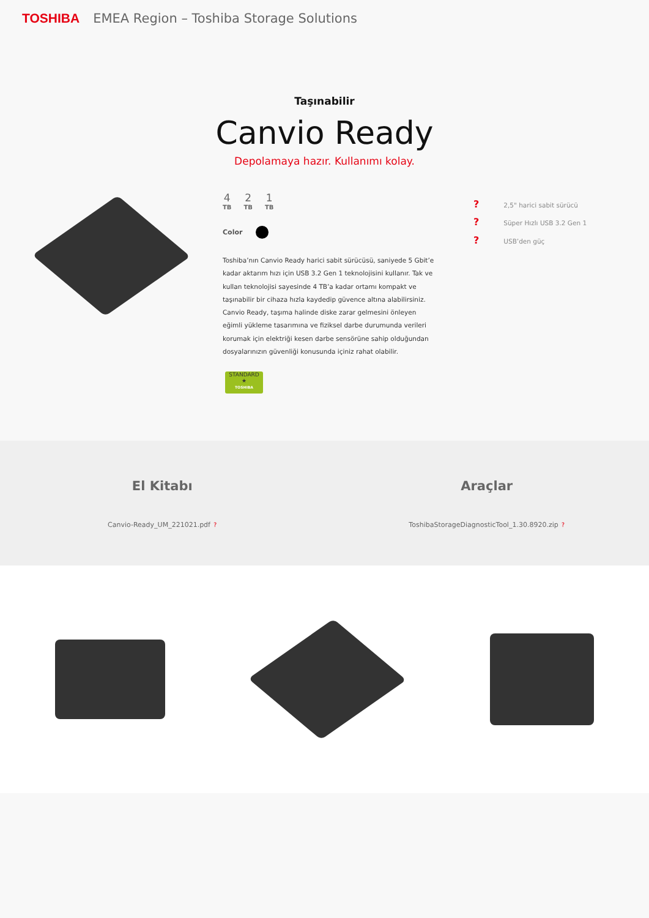TOSHIBA EMEA Region – Toshiba Storage Solutions
Taşınabilir
Canvio Ready
Depolamaya hazır. Kullanımı kolay.
4
TB
2
TB
1
TB
Color
Toshiba’nın Canvio Ready harici sabit sürücüsü, saniyede 5 Gbit’e kadar aktarım hızı için USB 3.2 Gen 1 teknolojisini kullanır. Tak ve kullan teknolojisi sayesinde 4 TB’a kadar ortamı kompakt ve taşınabilir bir cihaza hızla kaydedip güvence altına alabilirsiniz. Canvio Ready, taşıma halinde diske zarar gelmesini önleyen eğimli yükleme tasarımına ve fiziksel darbe durumunda verileri korumak için elektriği kesen darbe sensörüne sahip olduğundan dosyalarınızın güvenliği konusunda içiniz rahat olabilir.
STANDARD
★
TOSHIBA
? 2,5" harici sabit sürücü
? Süper Hızlı USB 3.2 Gen 1
? USB’den güç
El Kitabı
Canvio-Ready_UM_221021.pdf ?
Araçlar
ToshibaStorageDiagnosticTool_1.30.8920.zip ?